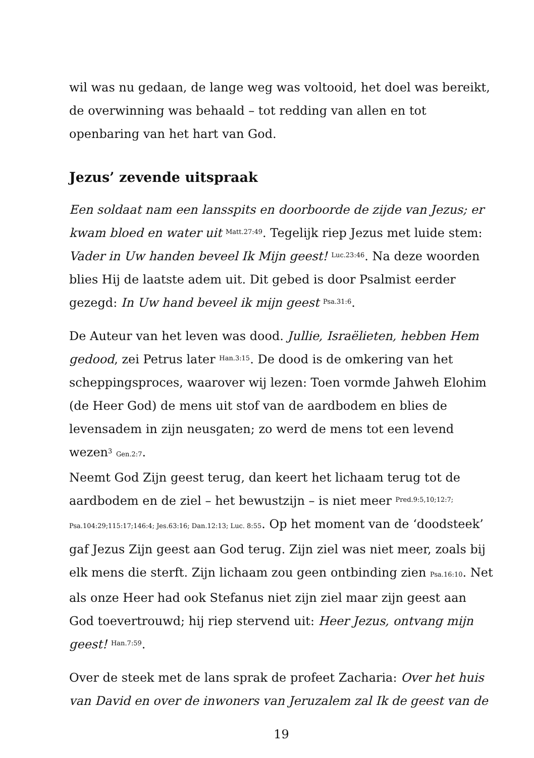wil was nu gedaan, de lange weg was voltooid, het doel was bereikt, de overwinning was behaald – tot redding van allen en tot openbaring van het hart van God.
Jezus’ zevende uitspraak
Een soldaat nam een lansspits en doorboorde de zijde van Jezus; er kwam bloed en water uit <sup>Matt.27:49</sup>. Tegelijk riep Jezus met luide stem: Vader in Uw handen beveel Ik Mijn geest! <sup>Luc.23:46</sup>. Na deze woorden blies Hij de laatste adem uit. Dit gebed is door Psalmist eerder gezegd: In Uw hand beveel ik mijn geest <sup>Psa.31:6</sup>.
De Auteur van het leven was dood. Jullie, Israëlieten, hebben Hem gedood, zei Petrus later <sup>Han.3:15</sup>. De dood is de omkering van het scheppingsproces, waarover wij lezen: Toen vormde Jahweh Elohim (de Heer God) de mens uit stof van de aardbodem en blies de levensadem in zijn neusgaten; zo werd de mens tot een levend wezen<sup>3</sup> Gen.2:7.
Neemt God Zijn geest terug, dan keert het lichaam terug tot de aardbodem en de ziel – het bewustzijn – is niet meer <sup>Pred.9:5,10;12:7;</sup> Psa.104:29;115:17;146:4; Jes.63:16; Dan.12:13; Luc. 8:55. Op het moment van de ‘doodsteek’ gaf Jezus Zijn geest aan God terug. Zijn ziel was niet meer, zoals bij elk mens die sterft. Zijn lichaam zou geen ontbinding zien Psa.16:10. Net als onze Heer had ook Stefanus niet zijn ziel maar zijn geest aan God toevertrouwd; hij riep stervend uit: Heer Jezus, ontvang mijn geest! <sup>Han.7:59</sup>.
Over de steek met de lans sprak de profeet Zacharia: Over het huis van David en over de inwoners van Jeruzalem zal Ik de geest van de
19